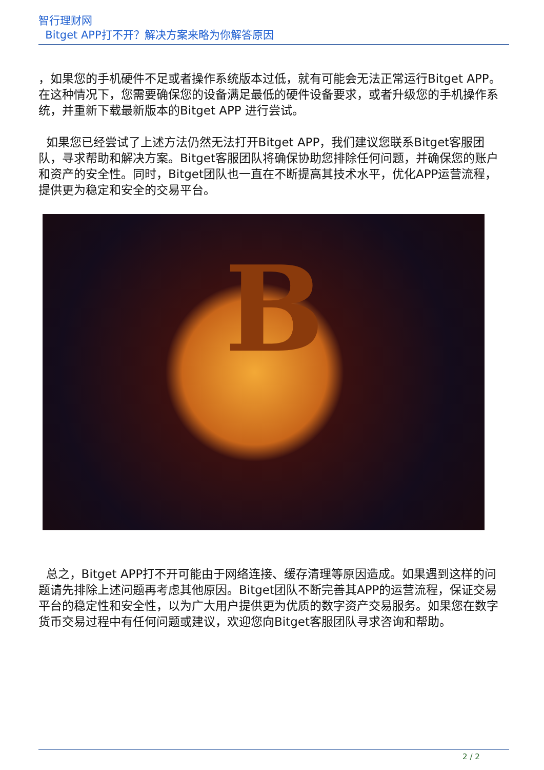智行理财网
Bitget APP打不开？解决方案来略为你解答原因
，如果您的手机硬件不足或者操作系统版本过低，就有可能会无法正常运行Bitget APP。在这种情况下，您需要确保您的设备满足最低的硬件设备要求，或者升级您的手机操作系统，并重新下载最新版本的Bitget APP 进行尝试。
如果您已经尝试了上述方法仍然无法打开Bitget APP，我们建议您联系Bitget客服团队，寻求帮助和解决方案。Bitget客服团队将确保协助您排除任何问题，并确保您的账户和资产的安全性。同时，Bitget团队也一直在不断提高其技术水平，优化APP运营流程，提供更为稳定和安全的交易平台。
B
总之，Bitget APP打不开可能由于网络连接、缓存清理等原因造成。如果遇到这样的问题请先排除上述问题再考虑其他原因。Bitget团队不断完善其APP的运营流程，保证交易平台的稳定性和安全性，以为广大用户提供更为优质的数字资产交易服务。如果您在数字货币交易过程中有任何问题或建议，欢迎您向Bitget客服团队寻求咨询和帮助。
2 / 2